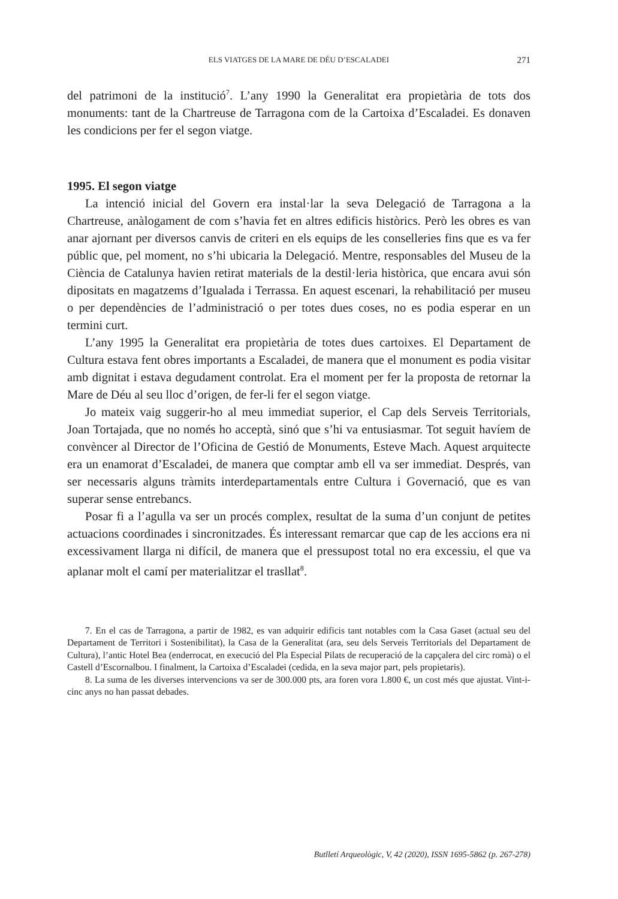ELS VIATGES DE LA MARE DE DÉU D’ESCALADEI
271
del patrimoni de la institució<sup>7</sup>. L’any 1990 la Generalitat era propietària de tots dos monuments: tant de la Chartreuse de Tarragona com de la Cartoixa d’Escaladei. Es donaven les condicions per fer el segon viatge.
1995. El segon viatge
La intenció inicial del Govern era instal·lar la seva Delegació de Tarragona a la Chartreuse, anàlogament de com s’havia fet en altres edificis històrics. Però les obres es van anar ajornant per diversos canvis de criteri en els equips de les conselleries fins que es va fer públic que, pel moment, no s’hi ubicaria la Delegació. Mentre, responsables del Museu de la Ciència de Catalunya havien retirat materials de la destil·leria històrica, que encara avui són dipositats en magatzems d’Igualada i Terrassa. En aquest escenari, la rehabilitació per museu o per dependències de l’administració o per totes dues coses, no es podia esperar en un termini curt.
L’any 1995 la Generalitat era propietària de totes dues cartoixes. El Departament de Cultura estava fent obres importants a Escaladei, de manera que el monument es podia visitar amb dignitat i estava degudament controlat. Era el moment per fer la proposta de retornar la Mare de Déu al seu lloc d’origen, de fer-li fer el segon viatge.
Jo mateix vaig suggerir-ho al meu immediat superior, el Cap dels Serveis Territorials, Joan Tortajada, que no només ho acceptà, sinó que s’hi va entusiasmar. Tot seguit havíem de convèncer al Director de l’Oficina de Gestió de Monuments, Esteve Mach. Aquest arquitecte era un enamorat d’Escaladei, de manera que comptar amb ell va ser immediat. Després, van ser necessaris alguns tràmits interdepartamentals entre Cultura i Governació, que es van superar sense entrebancs.
Posar fi a l’agulla va ser un procés complex, resultat de la suma d’un conjunt de petites actuacions coordinades i sincronitzades. És interessant remarcar que cap de les accions era ni excessivament llarga ni difícil, de manera que el pressupost total no era excessiu, el que va aplanar molt el camí per materialitzar el trasllat<sup>8</sup>.
7. En el cas de Tarragona, a partir de 1982, es van adquirir edificis tant notables com la Casa Gaset (actual seu del Departament de Territori i Sostenibilitat), la Casa de la Generalitat (ara, seu dels Serveis Territorials del Departament de Cultura), l’antic Hotel Bea (enderrocat, en execució del Pla Especial Pilats de recuperació de la capçalera del circ romà) o el Castell d’Escornalbou. I finalment, la Cartoixa d’Escaladei (cedida, en la seva major part, pels propietaris).
8. La suma de les diverses intervencions va ser de 300.000 pts, ara foren vora 1.800 €, un cost més que ajustat. Vint-i-cinc anys no han passat debades.
Butlletí Arqueològic, V, 42 (2020), ISSN 1695-5862 (p. 267-278)